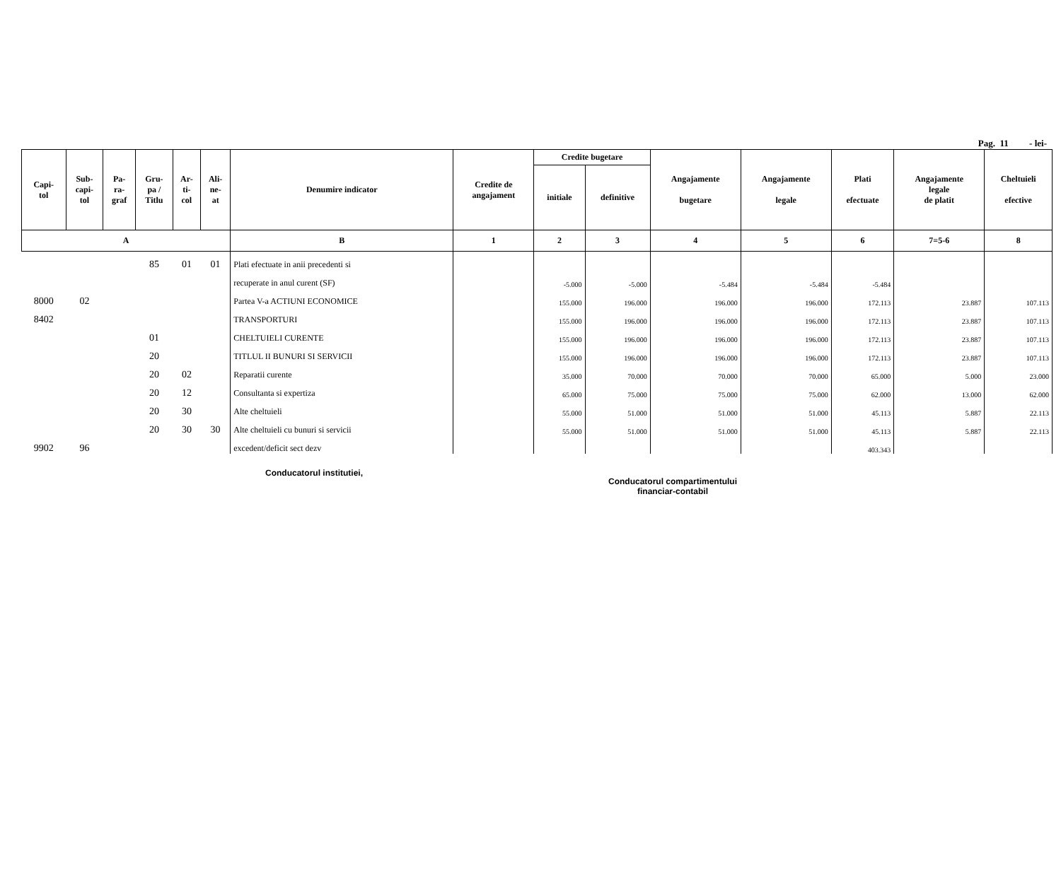Pag. 11 - lei-
| Capi- tol | Sub- capi- tol | Pa- ra- graf | Gru- pa / Titlu | Ar- ti- col | Ali- ne- at | Denumire indicator | Credite de angajament | Credite bugetare | | Angajamente bugetare | Angajamente legale | Plati efectuate | Angajamente legale de platit | Cheltuieli efective |
| --- | --- | --- | --- | --- | --- | --- | --- | --- | --- | --- | --- | --- | --- | --- |
| | | | | | | | | initiale | definitive | | | | | |
| A | | | | | | B | 1 | 2 | 3 | 4 | 5 | 6 | 7=5-6 | 8 |
| | | | 85 | 01 | 01 | Plati efectuate in anii precedenti si | | | | | | | | |
| | | | | | | recuperate in anul curent (SF) | | -5.000 | -5.000 | -5.484 | -5.484 | -5.484 | | |
| 8000 | 02 | | | | | Partea V-a ACTIUNI ECONOMICE | | 155.000 | 196.000 | 196.000 | 196.000 | 172.113 | 23.887 | 107.113 |
| 8402 | | | | | | TRANSPORTURI | | 155.000 | 196.000 | 196.000 | 196.000 | 172.113 | 23.887 | 107.113 |
| | | | 01 | | | CHELTUIELI CURENTE | | 155.000 | 196.000 | 196.000 | 196.000 | 172.113 | 23.887 | 107.113 |
| | | | 20 | | | TITLUL II BUNURI SI SERVICII | | 155.000 | 196.000 | 196.000 | 196.000 | 172.113 | 23.887 | 107.113 |
| | | | 20 | 02 | | Reparatii curente | | 35.000 | 70.000 | 70.000 | 70.000 | 65.000 | 5.000 | 23.000 |
| | | | 20 | 12 | | Consultanta si expertiza | | 65.000 | 75.000 | 75.000 | 75.000 | 62.000 | 13.000 | 62.000 |
| | | | 20 | 30 | | Alte cheltuieli | | 55.000 | 51.000 | 51.000 | 51.000 | 45.113 | 5.887 | 22.113 |
| | | | 20 | 30 | 30 | Alte cheltuieli cu bunuri si servicii | | 55.000 | 51.000 | 51.000 | 51.000 | 45.113 | 5.887 | 22.113 |
| 9902 | 96 | | | | | excedent/deficit sect dezv | | | | | | 403.343 | | |
Conducatorul institutiei,
Conducatorul compartimentului
financiar-contabil